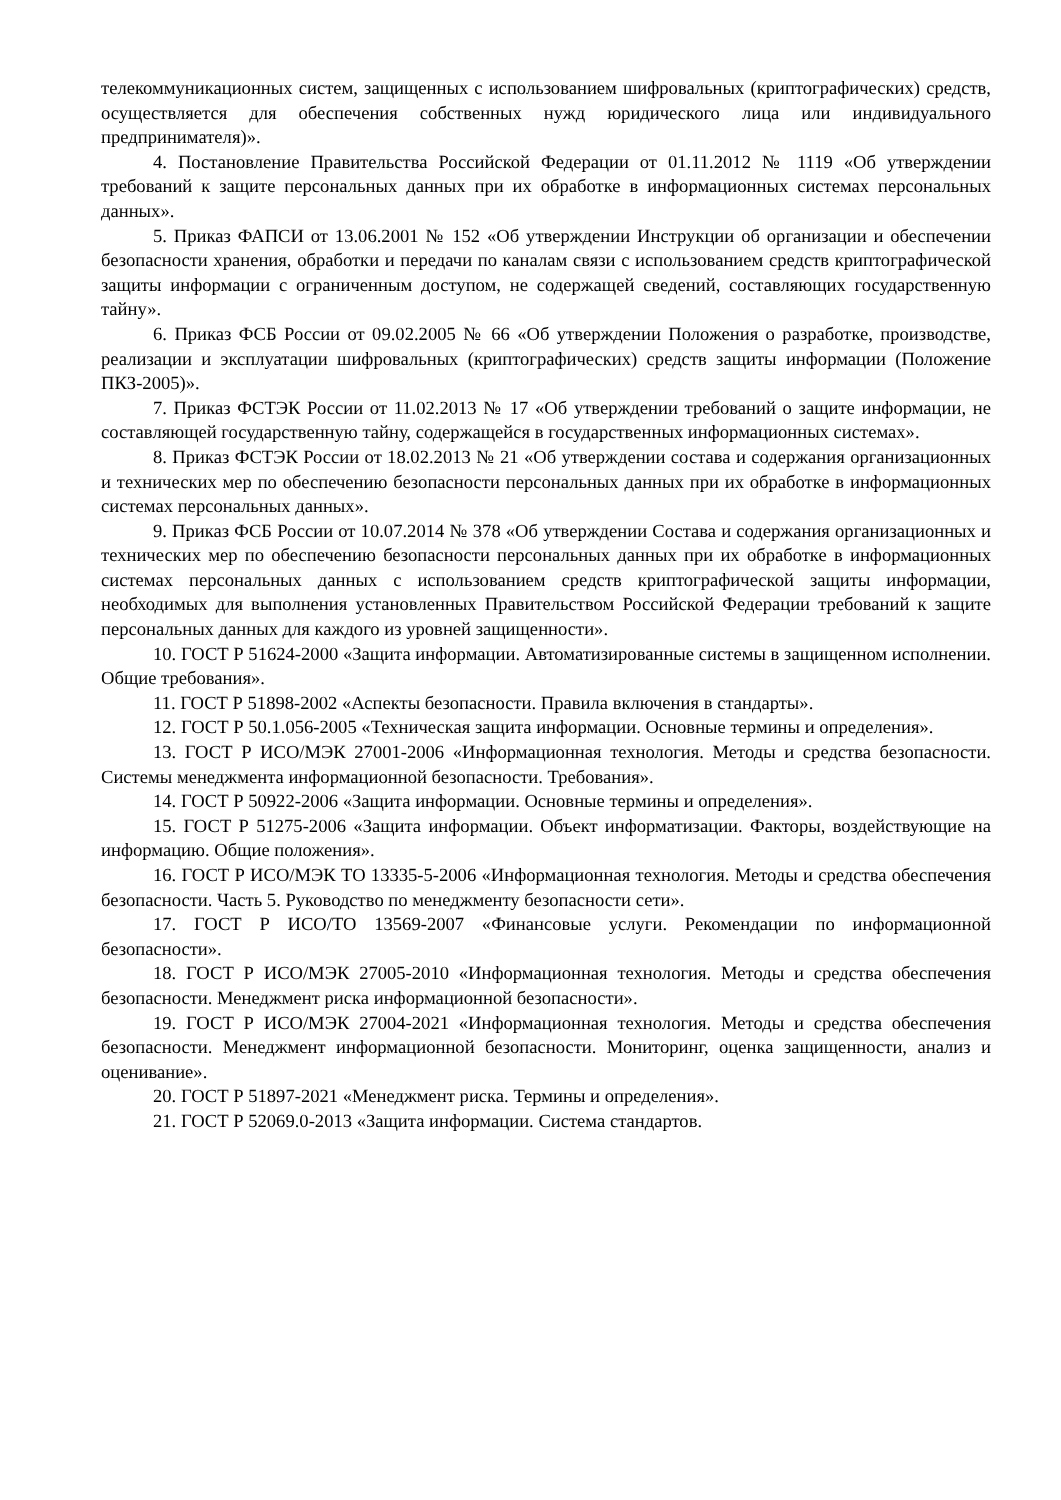телекоммуникационных систем, защищенных с использованием шифровальных (криптографических) средств, осуществляется для обеспечения собственных нужд юридического лица или индивидуального предпринимателя)».
4. Постановление Правительства Российской Федерации от 01.11.2012 № 1119 «Об утверждении требований к защите персональных данных при их обработке в информационных системах персональных данных».
5. Приказ ФАПСИ от 13.06.2001 № 152 «Об утверждении Инструкции об организации и обеспечении безопасности хранения, обработки и передачи по каналам связи с использованием средств криптографической защиты информации с ограниченным доступом, не содержащей сведений, составляющих государственную тайну».
6. Приказ ФСБ России от 09.02.2005 № 66 «Об утверждении Положения о разработке, производстве, реализации и эксплуатации шифровальных (криптографических) средств защиты информации (Положение ПКЗ-2005)».
7. Приказ ФСТЭК России от 11.02.2013 № 17 «Об утверждении требований о защите информации, не составляющей государственную тайну, содержащейся в государственных информационных системах».
8. Приказ ФСТЭК России от 18.02.2013 № 21 «Об утверждении состава и содержания организационных и технических мер по обеспечению безопасности персональных данных при их обработке в информационных системах персональных данных».
9. Приказ ФСБ России от 10.07.2014 № 378 «Об утверждении Состава и содержания организационных и технических мер по обеспечению безопасности персональных данных при их обработке в информационных системах персональных данных с использованием средств криптографической защиты информации, необходимых для выполнения установленных Правительством Российской Федерации требований к защите персональных данных для каждого из уровней защищенности».
10. ГОСТ Р 51624-2000 «Защита информации. Автоматизированные системы в защищенном исполнении. Общие требования».
11. ГОСТ Р 51898-2002 «Аспекты безопасности. Правила включения в стандарты».
12. ГОСТ Р 50.1.056-2005 «Техническая защита информации. Основные термины и определения».
13. ГОСТ Р ИСО/МЭК 27001-2006 «Информационная технология. Методы и средства безопасности. Системы менеджмента информационной безопасности. Требования».
14. ГОСТ Р 50922-2006 «Защита информации. Основные термины и определения».
15. ГОСТ Р 51275-2006 «Защита информации. Объект информатизации. Факторы, воздействующие на информацию. Общие положения».
16. ГОСТ Р ИСО/МЭК ТО 13335-5-2006 «Информационная технология. Методы и средства обеспечения безопасности. Часть 5. Руководство по менеджменту безопасности сети».
17. ГОСТ Р ИСО/ТО 13569-2007 «Финансовые услуги. Рекомендации по информационной безопасности».
18. ГОСТ Р ИСО/МЭК 27005-2010 «Информационная технология. Методы и средства обеспечения безопасности. Менеджмент риска информационной безопасности».
19. ГОСТ Р ИСО/МЭК 27004-2021 «Информационная технология. Методы и средства обеспечения безопасности. Менеджмент информационной безопасности. Мониторинг, оценка защищенности, анализ и оценивание».
20. ГОСТ Р 51897-2021 «Менеджмент риска. Термины и определения».
21. ГОСТ Р 52069.0-2013 «Защита информации. Система стандартов.